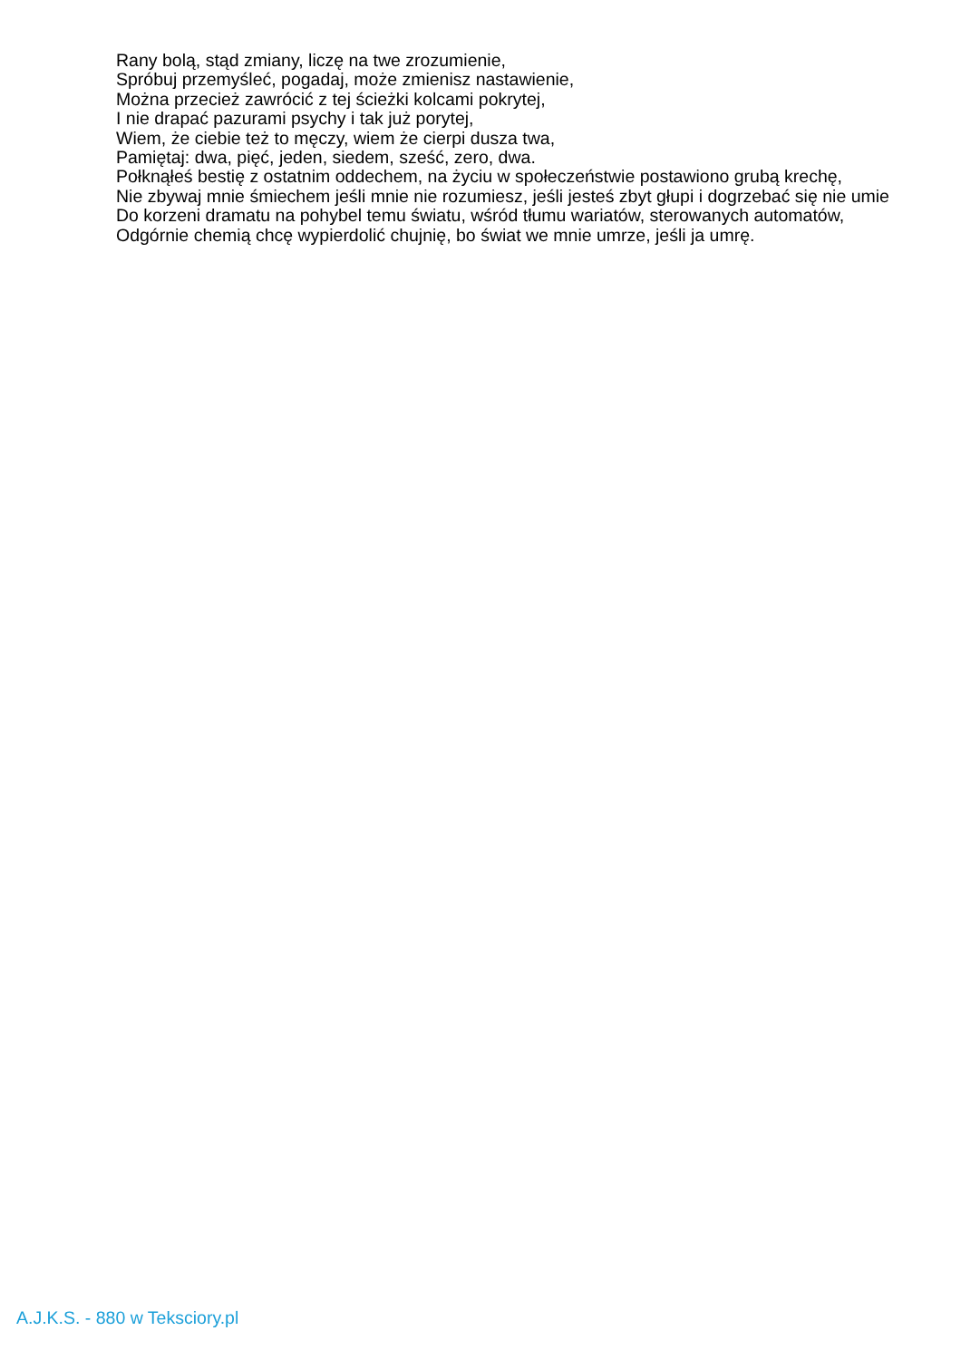Rany bolą, stąd zmiany, liczę na twe zrozumienie,
Spróbuj przemyśleć, pogadaj, może zmienisz nastawienie,
Można przecież zawrócić z tej ścieżki kolcami pokrytej,
I nie drapać pazurami psychy i tak już porytej,
Wiem, że ciebie też to męczy, wiem że cierpi dusza twa,
Pamiętaj: dwa, pięć, jeden, siedem, sześć, zero, dwa.
Połknąłeś bestię z ostatnim oddechem, na życiu w społeczeństwie postawiono grubą krechę,
Nie zbywaj mnie śmiechem jeśli mnie nie rozumiesz, jeśli jesteś zbyt głupi i dogrzebać się nie umie
Do korzeni dramatu na pohybel temu światu, wśród tłumu wariatów, sterowanych automatów,
Odgórnie chemią chcę wypierdolić chujnię, bo świat we mnie umrze, jeśli ja umrę.
A.J.K.S. - 880 w Teksciory.pl